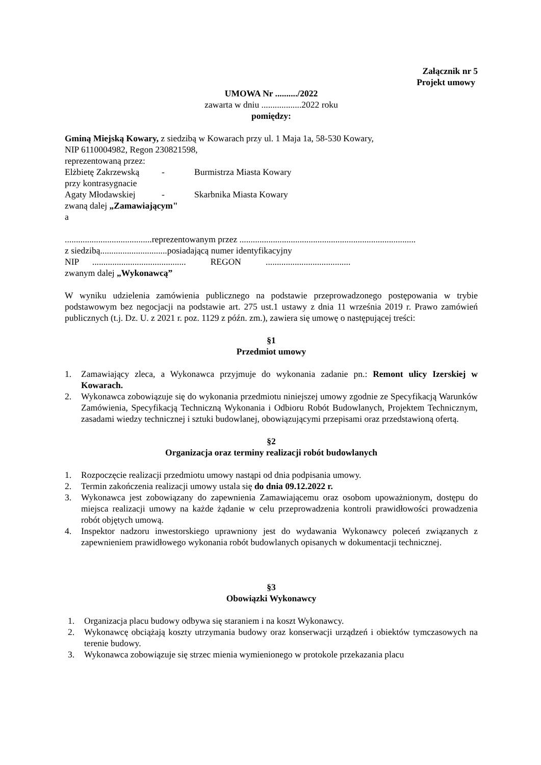Załącznik nr 5
Projekt umowy
UMOWA Nr ........../2022
zawarta w dniu ..................2022 roku
pomiędzy:
Gminą Miejską Kowary, z siedzibą w Kowarach przy ul. 1 Maja 1a, 58-530 Kowary,
NIP 6110004982, Regon 230821598,
reprezentowaną przez:
Elżbietę Zakrzewską - Burmistrza Miasta Kowary
przy kontrasygnacie
Agaty Młodawskiej - Skarbnika Miasta Kowary
zwaną dalej „Zamawiającym"
a
.......................................reprezentowanym przez ...............................................................................
z siedzibą..............................posiadającą numer identyfikacyjny
NIP .......................................... REGON ......................................
zwanym dalej „Wykonawcą”
W wyniku udzielenia zamówienia publicznego na podstawie przeprowadzonego postępowania w trybie podstawowym bez negocjacji na podstawie art. 275 ust.1 ustawy z dnia 11 września 2019 r. Prawo zamówień publicznych (t.j. Dz. U. z 2021 r. poz. 1129 z późn. zm.), zawiera się umowę o następującej treści:
§1
Przedmiot umowy
1. Zamawiający zleca, a Wykonawca przyjmuje do wykonania zadanie pn.: Remont ulicy Izerskiej w Kowarach.
2. Wykonawca zobowiązuje się do wykonania przedmiotu niniejszej umowy zgodnie ze Specyfikacją Warunków Zamówienia, Specyfikacją Techniczną Wykonania i Odbioru Robót Budowlanych, Projektem Technicznym, zasadami wiedzy technicznej i sztuki budowlanej, obowiązującymi przepisami oraz przedstawioną ofertą.
§2
Organizacja oraz terminy realizacji robót budowlanych
1. Rozpoczęcie realizacji przedmiotu umowy nastąpi od dnia podpisania umowy.
2. Termin zakończenia realizacji umowy ustala się do dnia 09.12.2022 r.
3. Wykonawca jest zobowiązany do zapewnienia Zamawiającemu oraz osobom upoważnionym, dostępu do miejsca realizacji umowy na każde żądanie w celu przeprowadzenia kontroli prawidłowości prowadzenia robót objętych umową.
4. Inspektor nadzoru inwestorskiego uprawniony jest do wydawania Wykonawcy poleceń związanych z zapewnieniem prawidłowego wykonania robót budowlanych opisanych w dokumentacji technicznej.
§3
Obowiązki Wykonawcy
1. Organizacja placu budowy odbywa się staraniem i na koszt Wykonawcy.
2. Wykonawcę obciążają koszty utrzymania budowy oraz konserwacji urządzeń i obiektów tymczasowych na terenie budowy.
3. Wykonawca zobowiązuje się strzec mienia wymienionego w protokole przekazania placu